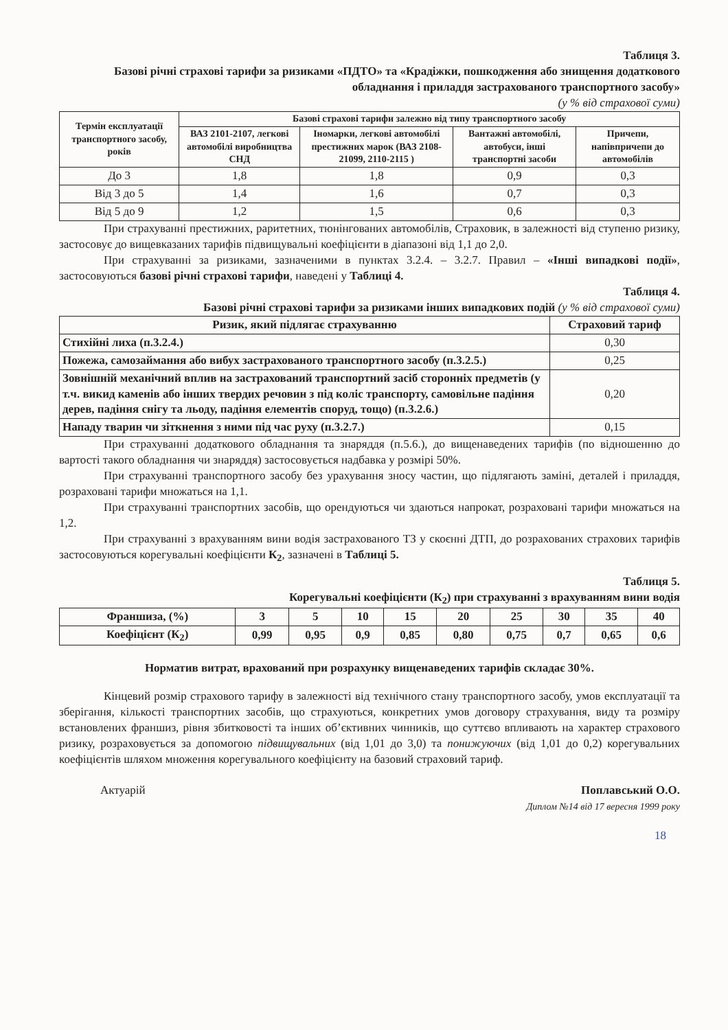Таблиця 3.
Базові річні страхові тарифи за ризиками «ПДТО» та «Крадіжки, пошкодження або знищення додаткового обладнання і приладдя застрахованого транспортного засобу»
(у % від страхової суми)
| Термін експлуатації транспортного засобу, років | Базові страхові тарифи залежно від типу транспортного засобу | | | |
| --- | --- | --- | --- | --- |
| | ВАЗ 2101-2107, легкові автомобілі виробництва СНД | Іномарки, легкові автомобілі престижних марок (ВАЗ 2108-21099, 2110-2115 ) | Вантажні автомобілі, автобуси, інші транспортні засоби | Причепи, напівпричепи до автомобілів |
| До 3 | 1,8 | 1,8 | 0,9 | 0,3 |
| Від 3 до 5 | 1,4 | 1,6 | 0,7 | 0,3 |
| Від 5 до 9 | 1,2 | 1,5 | 0,6 | 0,3 |
При страхуванні престижних, раритетних, тюнінгованих автомобілів, Страховик, в залежності від ступеню ризику, застосовує до вищевказаних тарифів підвищувальні коефіцієнти в діапазоні від 1,1 до 2,0.
При страхуванні за ризиками, зазначеними в пунктах 3.2.4. – 3.2.7. Правил – «Інші випадкові події», застосовуються базові річні страхові тарифи, наведені у Таблиці 4.
Таблиця 4.
Базові річні страхові тарифи за ризиками інших випадкових подій (у % від страхової суми)
| Ризик, який підлягає страхуванню | Страховий тариф |
| --- | --- |
| Стихійні лиха (п.3.2.4.) | 0,30 |
| Пожежа, самозаймання або вибух застрахованого транспортного засобу (п.3.2.5.) | 0,25 |
| Зовнішній механічний вплив на застрахований транспортний засіб сторонніх предметів (у т.ч. викид каменів або інших твердих речовин з під коліс транспорту, самовільне падіння дерев, падіння снігу та льоду, падіння елементів споруд, тощо) (п.3.2.6.) | 0,20 |
| Нападу тварин чи зіткнення з ними під час руху (п.3.2.7.) | 0,15 |
При страхуванні додаткового обладнання та знаряддя (п.5.6.), до вищенаведених тарифів (по відношенню до вартості такого обладнання чи знаряддя) застосовується надбавка у розмірі 50%.
При страхуванні транспортного засобу без урахування зносу частин, що підлягають заміні, деталей і приладдя, розраховані тарифи множаться на 1,1.
При страхуванні транспортних засобів, що орендуються чи здаються напрокат, розраховані тарифи множаться на 1,2.
При страхуванні з врахуванням вини водія застрахованого ТЗ у скоєнні ДТП, до розрахованих страхових тарифів застосовуються корегувальні коефіцієнти К<sub>2</sub>, зазначені в Таблиці 5.
Таблиця 5.
Корегувальні коефіцієнти (К<sub>2</sub>) при страхуванні з врахуванням вини водія
| Франшиза, (%) | 3 | 5 | 10 | 15 | 20 | 25 | 30 | 35 | 40 |
| Коефіцієнт (К<sub>2</sub>) | 0,99 | 0,95 | 0,9 | 0,85 | 0,80 | 0,75 | 0,7 | 0,65 | 0,6 |
Норматив витрат, врахований при розрахунку вищенаведених тарифів складає 30%.
Кінцевий розмір страхового тарифу в залежності від технічного стану транспортного засобу, умов експлуатації та зберігання, кількості транспортних засобів, що страхуються, конкретних умов договору страхування, виду та розміру встановлених франшиз, рівня збитковості та інших об’єктивних чинників, що суттєво впливають на характер страхового ризику, розраховується за допомогою підвищувальних (від 1,01 до 3,0) та понижуючих (від 1,01 до 0,2) корегувальних коефіцієнтів шляхом множення корегувального коефіцієнту на базовий страховий тариф.
Актуарій Поплавський О.О.
Диплом №14 від 17 вересня 1999 року
18